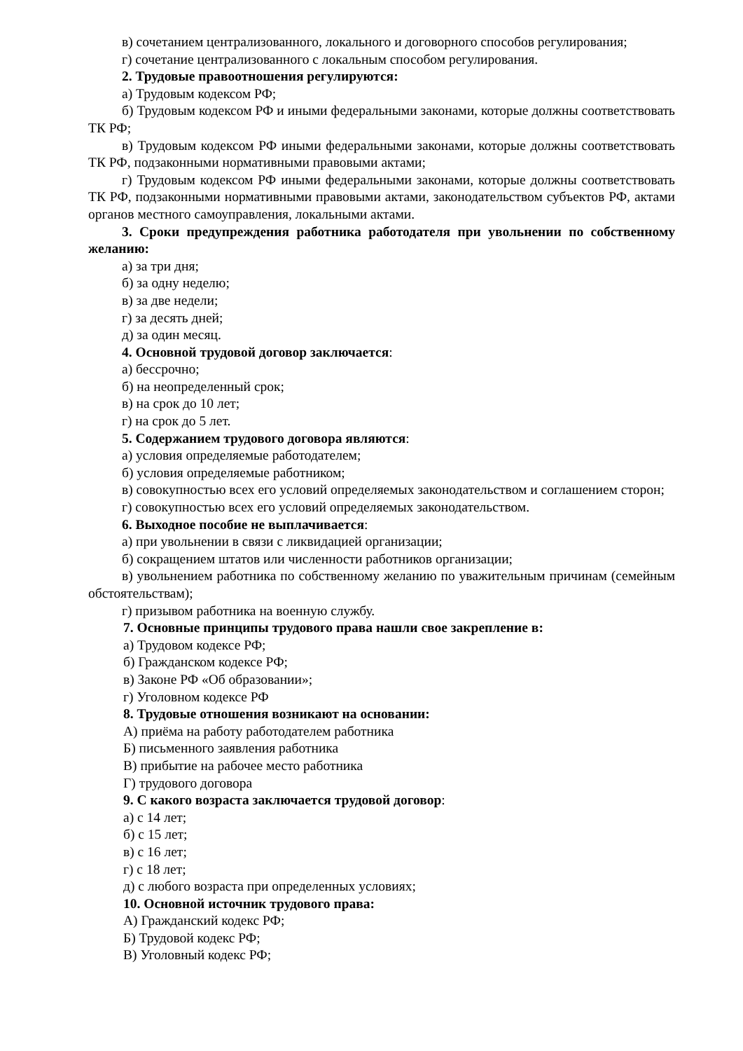в) сочетанием централизованного, локального и договорного способов регулирования;
г) сочетание централизованного с локальным способом регулирования.
2. Трудовые правоотношения регулируются:
а) Трудовым кодексом РФ;
б) Трудовым кодексом РФ и иными федеральными законами, которые должны соответствовать ТК РФ;
в) Трудовым кодексом РФ иными федеральными законами, которые должны соответствовать ТК РФ, подзаконными нормативными правовыми актами;
г) Трудовым кодексом РФ иными федеральными законами, которые должны соответствовать ТК РФ, подзаконными нормативными правовыми актами, законодательством субъектов РФ, актами органов местного самоуправления, локальными актами.
3. Сроки предупреждения работника работодателя при увольнении по собственному желанию:
а) за три дня;
б) за одну неделю;
в) за две недели;
г) за десять дней;
д) за один месяц.
4. Основной трудовой договор заключается:
а) бессрочно;
б) на неопределенный срок;
в) на срок до 10 лет;
г) на срок до 5 лет.
5. Содержанием трудового договора являются:
а) условия определяемые работодателем;
б) условия определяемые работником;
в) совокупностью всех его условий определяемых законодательством и соглашением сторон;
г) совокупностью всех его условий определяемых законодательством.
6. Выходное пособие не выплачивается:
а) при увольнении в связи с ликвидацией организации;
б) сокращением штатов или численности работников организации;
в) увольнением работника по собственному желанию по уважительным причинам (семейным обстоятельствам);
г) призывом работника на военную службу.
7. Основные принципы трудового права нашли свое закрепление в:
а) Трудовом кодексе РФ;
б) Гражданском кодексе РФ;
в) Законе РФ «Об образовании»;
г) Уголовном кодексе РФ
8. Трудовые отношения возникают на основании:
А) приёма на работу работодателем работника
Б) письменного заявления работника
В) прибытие на рабочее место работника
Г) трудового договора
9. С какого возраста заключается трудовой договор:
а) с 14 лет;
б) с 15 лет;
в) с 16 лет;
г) с 18 лет;
д) с любого возраста при определенных условиях;
10. Основной источник трудового права:
А) Гражданский кодекс РФ;
Б) Трудовой кодекс РФ;
В) Уголовный кодекс РФ;